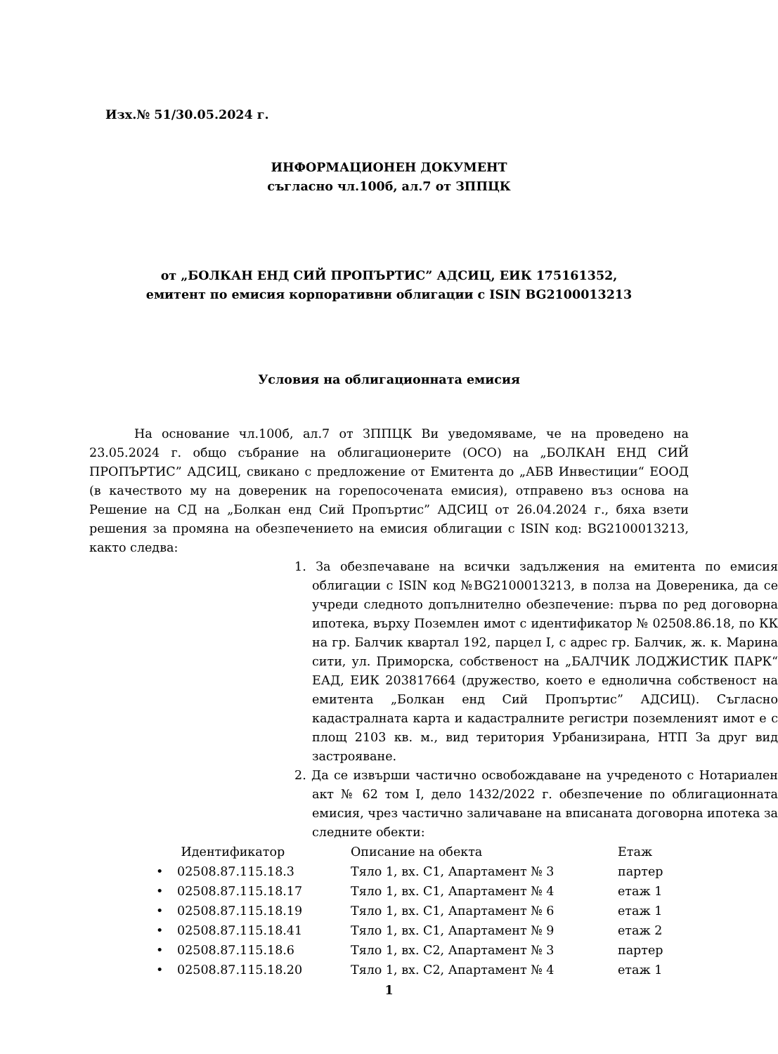Изх.№ 51/30.05.2024 г.
ИНФОРМАЦИОНЕН ДОКУМЕНТ
съгласно чл.100б, ал.7 от ЗППЦК
от „БОЛКАН ЕНД СИЙ ПРОПЪРТИС” АДСИЦ, ЕИК 175161352,
емитент по емисия корпоративни облигации с ISIN BG2100013213
Условия на облигационната емисия
На основание чл.100б, ал.7 от ЗППЦК Ви уведомяваме, че на проведено на 23.05.2024 г. общо събрание на облигационерите (ОСО) на „БОЛКАН ЕНД СИЙ ПРОПЪРТИС” АДСИЦ, свикано с предложение от Емитента до „АБВ Инвестиции“ ЕООД (в качеството му на довереник на горепосочената емисия), отправено въз основа на Решение на СД на „Болкан енд Сий Пропъртис” АДСИЦ от 26.04.2024 г., бяха взети решения за промяна на обезпечението на емисия облигации с ISIN код: BG2100013213, както следва:
1. За обезпечаване на всички задължения на емитента по емисия облигации с ISIN код №BG2100013213, в полза на Довереника, да се учреди следното допълнително обезпечение: първа по ред договорна ипотека, върху Поземлен имот с идентификатор № 02508.86.18, по КК на гр. Балчик квартал 192, парцел I, с адрес гр. Балчик, ж. к. Марина сити, ул. Приморска, собственост на „БАЛЧИК ЛОДЖИСТИК ПАРК“ ЕАД, ЕИК 203817664 (дружество, което е еднолична собственост на емитента „Болкан енд Сий Пропъртис” АДСИЦ). Съгласно кадастралната карта и кадастралните регистри поземленият имот е с площ 2103 кв. м., вид територия Урбанизирана, НТП За друг вид застрояване.
2. Да се извърши частично освобождаване на учреденото с Нотариален акт № 62 том I, дело 1432/2022 г. обезпечение по облигационната емисия, чрез частично заличаване на вписаната договорна ипотека за следните обекти:
| | Идентификатор | Описание на обекта | Етаж |
| --- | --- | --- | --- |
| • | 02508.87.115.18.3 | Тяло 1, вх. С1, Апартамент № 3 | партер |
| • | 02508.87.115.18.17 | Тяло 1, вх. С1, Апартамент № 4 | етаж 1 |
| • | 02508.87.115.18.19 | Тяло 1, вх. С1, Апартамент № 6 | етаж 1 |
| • | 02508.87.115.18.41 | Тяло 1, вх. С1, Апартамент № 9 | етаж 2 |
| • | 02508.87.115.18.6 | Тяло 1, вх. С2, Апартамент № 3 | партер |
| • | 02508.87.115.18.20 | Тяло 1, вх. С2, Апартамент № 4 | етаж 1 |
1